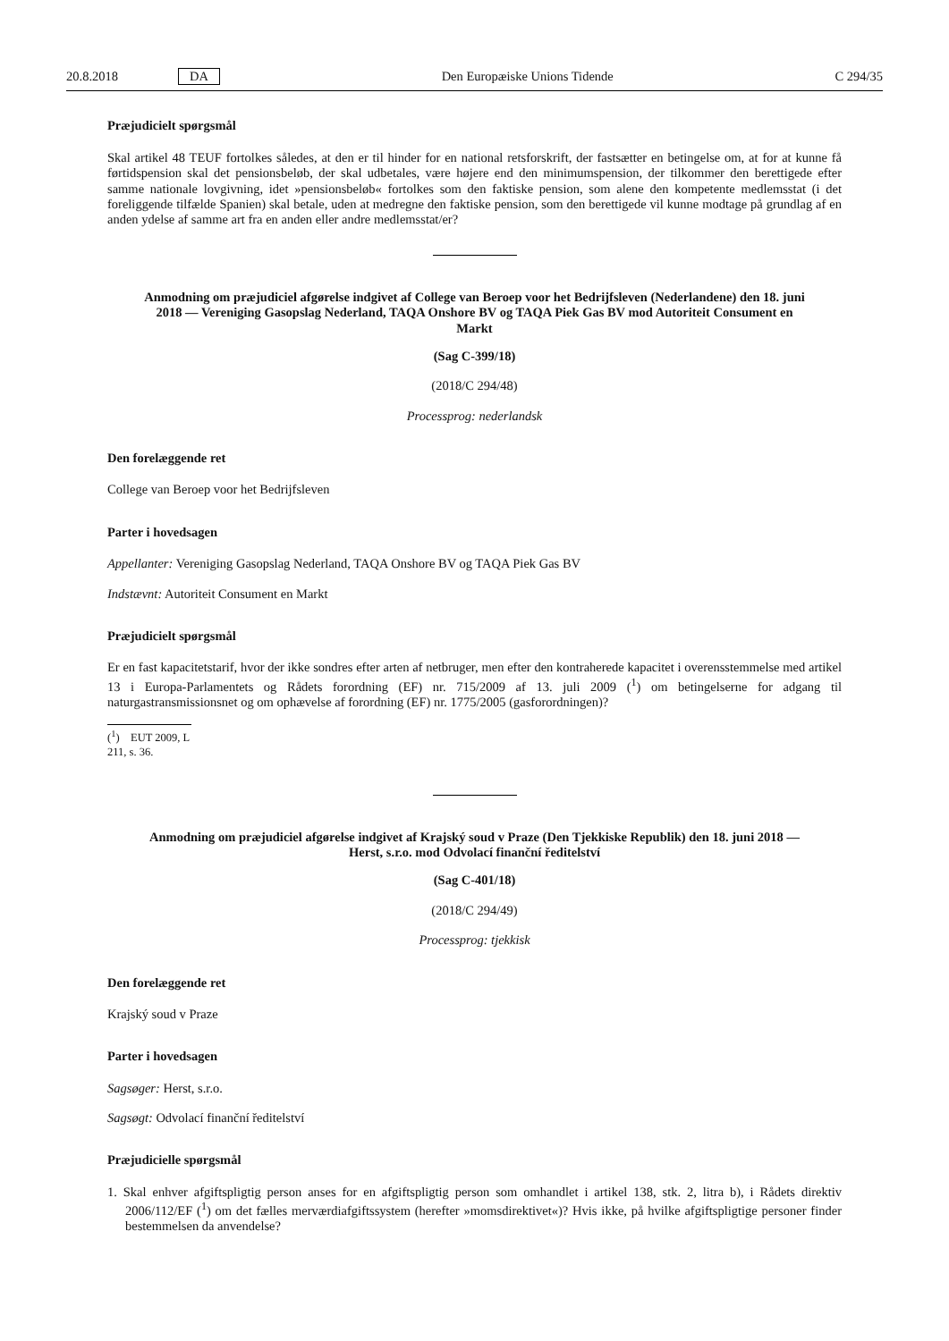20.8.2018 DA Den Europæiske Unions Tidende C 294/35
Præjudicielt spørgsmål
Skal artikel 48 TEUF fortolkes således, at den er til hinder for en national retsforskrift, der fastsætter en betingelse om, at for at kunne få førtidspension skal det pensionsbeløb, der skal udbetales, være højere end den minimumspension, der tilkommer den berettigede efter samme nationale lovgivning, idet »pensionsbeløb« fortolkes som den faktiske pension, som alene den kompetente medlemsstat (i det foreliggende tilfælde Spanien) skal betale, uden at medregne den faktiske pension, som den berettigede vil kunne modtage på grundlag af en anden ydelse af samme art fra en anden eller andre medlemsstat/er?
Anmodning om præjudiciel afgørelse indgivet af College van Beroep voor het Bedrijfsleven (Nederlandene) den 18. juni 2018 — Vereniging Gasopslag Nederland, TAQA Onshore BV og TAQA Piek Gas BV mod Autoriteit Consument en Markt
(Sag C-399/18)
(2018/C 294/48)
Processprog: nederlandsk
Den forelæggende ret
College van Beroep voor het Bedrijfsleven
Parter i hovedsagen
Appellanter: Vereniging Gasopslag Nederland, TAQA Onshore BV og TAQA Piek Gas BV
Indstævnt: Autoriteit Consument en Markt
Præjudicielt spørgsmål
Er en fast kapacitetstarif, hvor der ikke sondres efter arten af netbruger, men efter den kontraherede kapacitet i overensstemmelse med artikel 13 i Europa-Parlamentets og Rådets forordning (EF) nr. 715/2009 af 13. juli 2009 (<sup>1</sup>) om betingelserne for adgang til naturgastransmissionsnet og om ophævelse af forordning (EF) nr. 1775/2005 (gasforordningen)?
(<sup>1</sup>) EUT 2009, L 211, s. 36.
Anmodning om præjudiciel afgørelse indgivet af Krajský soud v Praze (Den Tjekkiske Republik) den 18. juni 2018 — Herst, s.r.o. mod Odvolací finanční ředitelství
(Sag C-401/18)
(2018/C 294/49)
Processprog: tjekkisk
Den forelæggende ret
Krajský soud v Praze
Parter i hovedsagen
Sagsøger: Herst, s.r.o.
Sagsøgt: Odvolací finanční ředitelství
Præjudicielle spørgsmål
1. Skal enhver afgiftspligtig person anses for en afgiftspligtig person som omhandlet i artikel 138, stk. 2, litra b), i Rådets direktiv 2006/112/EF (<sup>1</sup>) om det fælles merværdiafgiftssystem (herefter »momsdirektivet«)? Hvis ikke, på hvilke afgiftspligtige personer finder bestemmelsen da anvendelse?